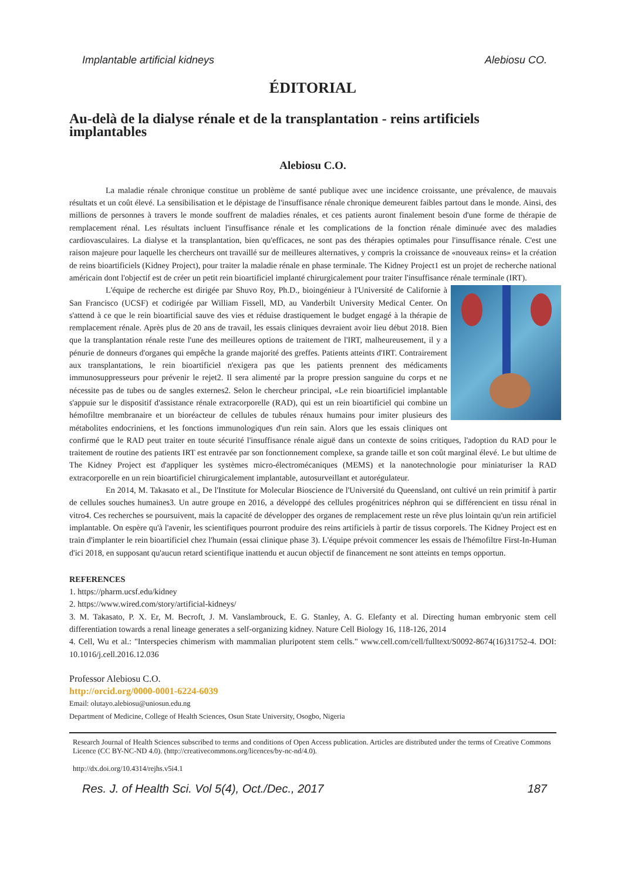Implantable artificial kidneys Alebiosu CO.
ÉDITORIAL
Au-delà de la dialyse rénale et de la transplantation - reins artificiels implantables
Alebiosu C.O.
La maladie rénale chronique constitue un problème de santé publique avec une incidence croissante, une prévalence, de mauvais résultats et un coût élevé. La sensibilisation et le dépistage de l'insuffisance rénale chronique demeurent faibles partout dans le monde. Ainsi, des millions de personnes à travers le monde souffrent de maladies rénales, et ces patients auront finalement besoin d'une forme de thérapie de remplacement rénal. Les résultats incluent l'insuffisance rénale et les complications de la fonction rénale diminuée avec des maladies cardiovasculaires. La dialyse et la transplantation, bien qu'efficaces, ne sont pas des thérapies optimales pour l'insuffisance rénale. C'est une raison majeure pour laquelle les chercheurs ont travaillé sur de meilleures alternatives, y compris la croissance de «nouveaux reins» et la création de reins bioartificiels (Kidney Project), pour traiter la maladie rénale en phase terminale. The Kidney Project1 est un projet de recherche national américain dont l'objectif est de créer un petit rein bioartificiel implanté chirurgicalement pour traiter l'insuffisance rénale terminale (IRT).
L'équipe de recherche est dirigée par Shuvo Roy, Ph.D., bioingénieur à l'Université de Californie à San Francisco (UCSF) et codirigée par William Fissell, MD, au Vanderbilt University Medical Center. On s'attend à ce que le rein bioartificial sauve des vies et réduise drastiquement le budget engagé à la thérapie de remplacement rénale. Après plus de 20 ans de travail, les essais cliniques devraient avoir lieu début 2018. Bien que la transplantation rénale reste l'une des meilleures options de traitement de l'IRT, malheureusement, il y a pénurie de donneurs d'organes qui empêche la grande majorité des greffes. Patients atteints d'IRT. Contrairement aux transplantations, le rein bioartificiel n'exigera pas que les patients prennent des médicaments immunosuppresseurs pour prévenir le rejet2. Il sera alimenté par la propre pression sanguine du corps et ne nécessite pas de tubes ou de sangles externes2. Selon le chercheur principal, «Le rein bioartificiel implantable s'appuie sur le dispositif d'assistance rénale extracorporelle (RAD), qui est un rein bioartificiel qui combine un hémofiltre membranaire et un bioréacteur de cellules de tubules rénaux humains pour imiter plusieurs des métabolites endocriniens, et les fonctions immunologiques d'un rein sain. Alors que les essais cliniques ont confirmé que le RAD peut traiter en toute sécurité l'insuffisance rénale aiguë dans un contexte de soins critiques, l'adoption du RAD pour le traitement de routine des patients IRT est entravée par son fonctionnement complexe, sa grande taille et son coût marginal élevé. Le but ultime de The Kidney Project est d'appliquer les systèmes micro-électromécaniques (MEMS) et la nanotechnologie pour miniaturiser la RAD extracorporelle en un rein bioartificiel chirurgicalement implantable, autosurveillant et autorégulateur.
En 2014, M. Takasato et al., De l'Institute for Molecular Bioscience de l'Université du Queensland, ont cultivé un rein primitif à partir de cellules souches humaines3. Un autre groupe en 2016, a développé des cellules progénitrices néphron qui se différencient en tissu rénal in vitro4. Ces recherches se poursuivent, mais la capacité de développer des organes de remplacement reste un rêve plus lointain qu'un rein artificiel implantable. On espère qu'à l'avenir, les scientifiques pourront produire des reins artificiels à partir de tissus corporels. The Kidney Project est en train d'implanter le rein bioartificiel chez l'humain (essai clinique phase 3). L'équipe prévoit commencer les essais de l'hémofiltre First-In-Human d'ici 2018, en supposant qu'aucun retard scientifique inattendu et aucun objectif de financement ne sont atteints en temps opportun.
REFERENCES
1. https://pharm.ucsf.edu/kidney
2. https://www.wired.com/story/artificial-kidneys/
3. M. Takasato, P. X. Er, M. Becroft, J. M. Vanslambrouck, E. G. Stanley, A. G. Elefanty et al. Directing human embryonic stem cell differentiation towards a renal lineage generates a self-organizing kidney. Nature Cell Biology 16, 118-126, 2014
4. Cell, Wu et al.: "Interspecies chimerism with mammalian pluripotent stem cells." www.cell.com/cell/fulltext/S0092-8674(16)31752-4. DOI: 10.1016/j.cell.2016.12.036
Professor Alebiosu C.O.
http://orcid.org/0000-0001-6224-6039
Email: olutayo.alebiosu@uniosun.edu.ng
Department of Medicine, College of Health Sciences, Osun State University, Osogbo, Nigeria
Research Journal of Health Sciences subscribed to terms and conditions of Open Access publication. Articles are distributed under the terms of Creative Commons Licence (CC BY-NC-ND 4.0). (http://creativecommons.org/licences/by-nc-nd/4.0).
http://dx.doi.org/10.4314/rejhs.v5i4.1
Res. J. of Health Sci. Vol 5(4), Oct./Dec., 2017 187